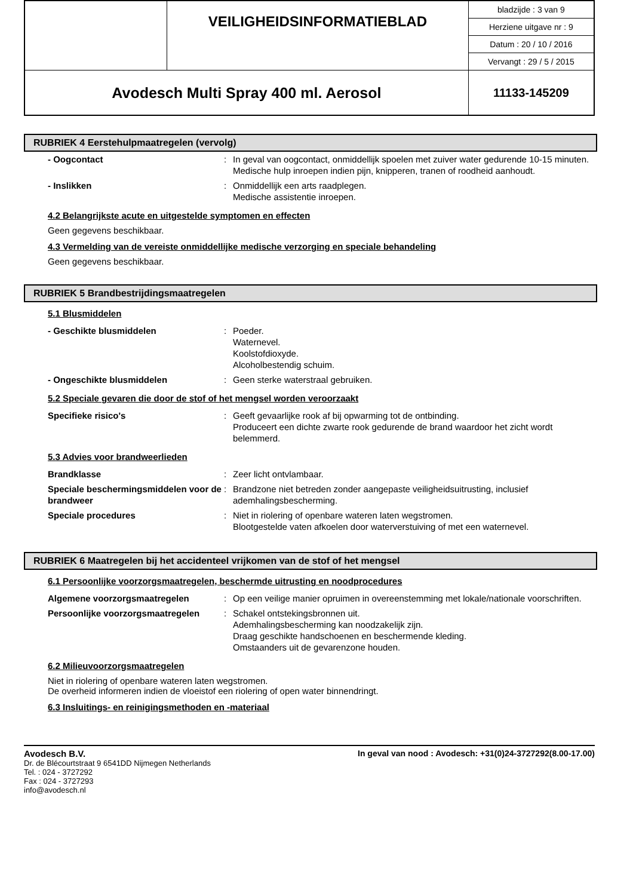| | VEILIGHEIDSINFORMATIEBLAD | bladzijde : 3 van 9 |
| | | Herziene uitgave nr : 9 |
| | | Datum : 20 / 10 / 2016 |
| | | Vervangt : 29 / 5 / 2015 |
| Avodesch Multi Spray 400 ml. Aerosol | | 11133-145209 |
RUBRIEK 4 Eerstehulpmaatregelen (vervolg)
| - Oogcontact | : | In geval van oogcontact, onmiddellijk spoelen met zuiver water gedurende 10-15 minuten. Medische hulp inroepen indien pijn, knipperen, tranen of roodheid aanhoudt. |
| - Inslikken | : | Onmiddellijk een arts raadplegen. Medische assistentie inroepen. |
4.2 Belangrijkste acute en uitgestelde symptomen en effecten
Geen gegevens beschikbaar.
4.3 Vermelding van de vereiste onmiddellijke medische verzorging en speciale behandeling
Geen gegevens beschikbaar.
RUBRIEK 5 Brandbestrijdingsmaatregelen
5.1 Blusmiddelen
| - Geschikte blusmiddelen | : | Poeder. Waternevel. Koolstofdioxyde. Alcoholbestendig schuim. |
| - Ongeschikte blusmiddelen | : | Geen sterke waterstraal gebruiken. |
5.2 Speciale gevaren die door de stof of het mengsel worden veroorzaakt
| Specifieke risico's | : | Geeft gevaarlijke rook af bij opwarming tot de ontbinding. Produceert een dichte zwarte rook gedurende de brand waardoor het zicht wordt belemmerd. |
5.3 Advies voor brandweerlieden
| Brandklasse | : | Zeer licht ontvlambaar. |
| Speciale beschermingsmiddelen voor de brandweer | : | Brandzone niet betreden zonder aangepaste veiligheidsuitrusting, inclusief ademhalingsbescherming. |
| Speciale procedures | : | Niet in riolering of openbare wateren laten wegstromen. Blootgestelde vaten afkoelen door waterverstuiving of met een waternevel. |
RUBRIEK 6 Maatregelen bij het accidenteel vrijkomen van de stof of het mengsel
6.1 Persoonlijke voorzorgsmaatregelen, beschermde uitrusting en noodprocedures
| Algemene voorzorgsmaatregelen | : | Op een veilige manier opruimen in overeenstemming met lokale/nationale voorschriften. |
| Persoonlijke voorzorgsmaatregelen | : | Schakel ontstekingsbronnen uit. Ademhalingsbescherming kan noodzakelijk zijn. Draag geschikte handschoenen en beschermende kleding. Omstaanders uit de gevarenzone houden. |
6.2 Milieuvoorzorgsmaatregelen
Niet in riolering of openbare wateren laten wegstromen.
De overheid informeren indien de vloeistof een riolering of open water binnendringt.
6.3 Insluitings- en reinigingsmethoden en -materiaal
Avodesch B.V.
Dr. de Blécourtstraat 9 6541DD Nijmegen Netherlands
Tel. : 024 - 3727292
Fax : 024 - 3727293
info@avodesch.nl
In geval van nood : Avodesch: +31(0)24-3727292(8.00-17.00)